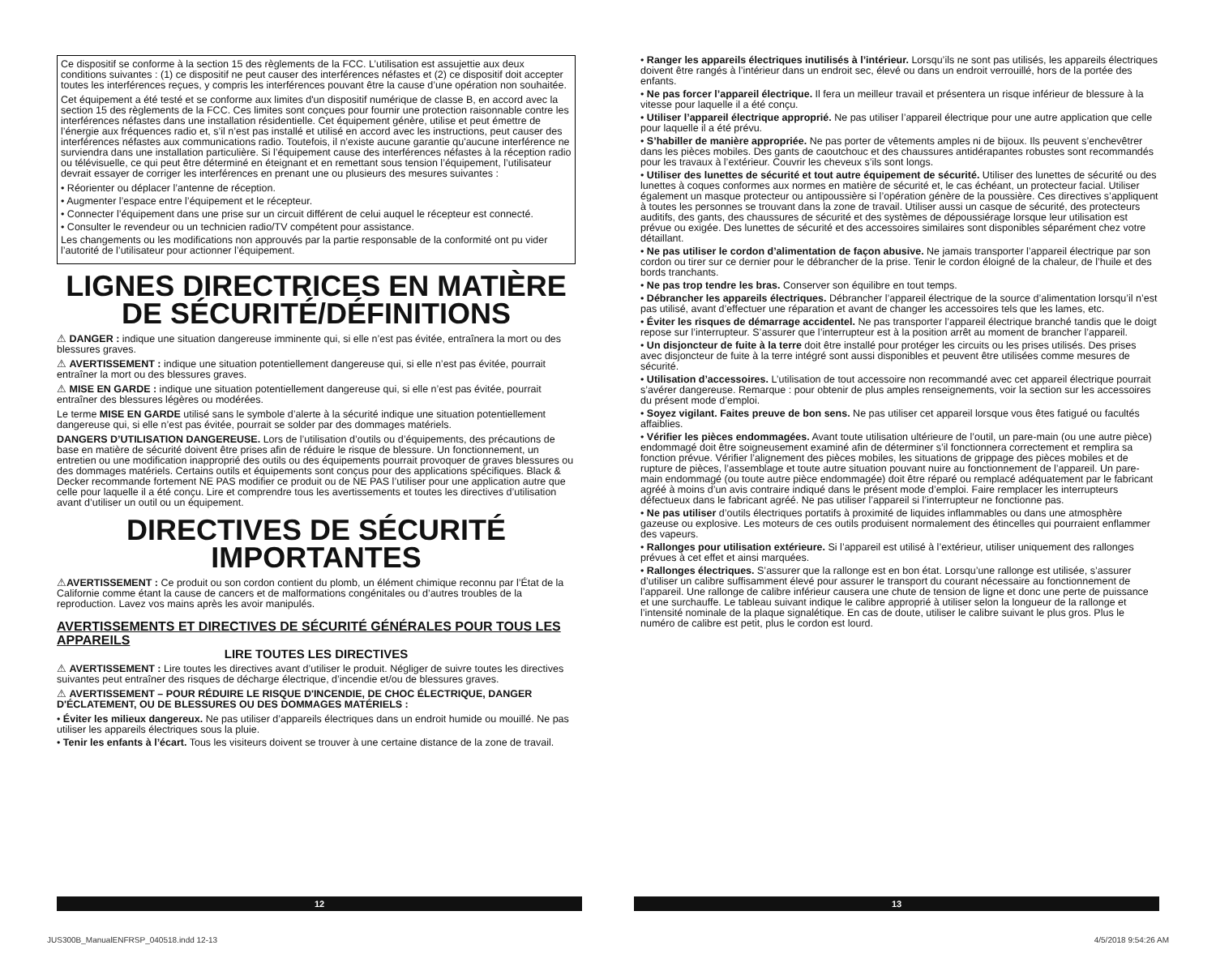Ce dispositif se conforme à la section 15 des règlements de la FCC. L’utilisation est assujettie aux deux conditions suivantes : (1) ce dispositif ne peut causer des interférences néfastes et (2) ce dispositif doit accepter toutes les interférences reçues, y compris les interférences pouvant être la cause d’une opération non souhaitée.
Cet équipement a été testé et se conforme aux limites d'un dispositif numérique de classe B, en accord avec la section 15 des règlements de la FCC. Ces limites sont conçues pour fournir une protection raisonnable contre les interférences néfastes dans une installation résidentielle. Cet équipement génère, utilise et peut émettre de l’énergie aux fréquences radio et, s’il n’est pas installé et utilisé en accord avec les instructions, peut causer des interférences néfastes aux communications radio. Toutefois, il n’existe aucune garantie qu'aucune interférence ne surviendra dans une installation particulière. Si l’équipement cause des interférences néfastes à la réception radio ou télévisuelle, ce qui peut être déterminé en éteignant et en remettant sous tension l’équipement, l’utilisateur devrait essayer de corriger les interférences en prenant une ou plusieurs des mesures suivantes :
• Réorienter ou déplacer l’antenne de réception.
• Augmenter l’espace entre l’équipement et le récepteur.
• Connecter l’équipement dans une prise sur un circuit différent de celui auquel le récepteur est connecté.
• Consulter le revendeur ou un technicien radio/TV compétent pour assistance.
Les changements ou les modifications non approuvés par la partie responsable de la conformité ont pu vider l’autorité de l’utilisateur pour actionner l’équipement.
LIGNES DIRECTRICES EN MATIÈRE DE SÉCURITÉ/DÉFINITIONS
⚠ DANGER : indique une situation dangereuse imminente qui, si elle n’est pas évitée, entraînera la mort ou des blessures graves.
⚠ AVERTISSEMENT : indique une situation potentiellement dangereuse qui, si elle n’est pas évitée, pourrait entraîner la mort ou des blessures graves.
⚠ MISE EN GARDE : indique une situation potentiellement dangereuse qui, si elle n’est pas évitée, pourrait entraîner des blessures légères ou modérées.
Le terme MISE EN GARDE utilisé sans le symbole d’alerte à la sécurité indique une situation potentiellement dangereuse qui, si elle n’est pas évitée, pourrait se solder par des dommages matériels.
DANGERS D’UTILISATION DANGEREUSE. Lors de l’utilisation d’outils ou d’équipements, des précautions de base en matière de sécurité doivent être prises afin de réduire le risque de blessure. Un fonctionnement, un entretien ou une modification inapproprié des outils ou des équipements pourrait provoquer de graves blessures ou des dommages matériels. Certains outils et équipements sont conçus pour des applications spécifiques. Black & Decker recommande fortement NE PAS modifier ce produit ou de NE PAS l’utiliser pour une application autre que celle pour laquelle il a été conçu. Lire et comprendre tous les avertissements et toutes les directives d’utilisation avant d’utiliser un outil ou un équipement.
DIRECTIVES DE SÉCURITÉ IMPORTANTES
⚠AVERTISSEMENT : Ce produit ou son cordon contient du plomb, un élément chimique reconnu par l’État de la Californie comme étant la cause de cancers et de malformations congénitales ou d’autres troubles de la reproduction. Lavez vos mains après les avoir manipulés.
AVERTISSEMENTS ET DIRECTIVES DE SÉCURITÉ GÉNÉRALES POUR TOUS LES APPAREILS
LIRE TOUTES LES DIRECTIVES
⚠ AVERTISSEMENT : Lire toutes les directives avant d’utiliser le produit. Négliger de suivre toutes les directives suivantes peut entraîner des risques de décharge électrique, d’incendie et/ou de blessures graves.
⚠ AVERTISSEMENT – POUR RÉDUIRE LE RISQUE D'INCENDIE, DE CHOC ÉLECTRIQUE, DANGER D'ÉCLATEMENT, OU DE BLESSURES OU DES DOMMAGES MATÉRIELS :
• Éviter les milieux dangereux. Ne pas utiliser d’appareils électriques dans un endroit humide ou mouillé. Ne pas utiliser les appareils électriques sous la pluie.
• Tenir les enfants à l’écart. Tous les visiteurs doivent se trouver à une certaine distance de la zone de travail.
• Ranger les appareils électriques inutilisés à l’intérieur. Lorsqu’ils ne sont pas utilisés, les appareils électriques doivent être rangés à l’intérieur dans un endroit sec, élevé ou dans un endroit verrouillé, hors de la portée des enfants.
• Ne pas forcer l’appareil électrique. Il fera un meilleur travail et présentera un risque inférieur de blessure à la vitesse pour laquelle il a été conçu.
• Utiliser l’appareil électrique approprié. Ne pas utiliser l’appareil électrique pour une autre application que celle pour laquelle il a été prévu.
• S’habiller de manière appropriée. Ne pas porter de vêtements amples ni de bijoux. Ils peuvent s’enchevêtrer dans les pièces mobiles. Des gants de caoutchouc et des chaussures antidérapantes robustes sont recommandés pour les travaux à l’extérieur. Couvrir les cheveux s’ils sont longs.
• Utiliser des lunettes de sécurité et tout autre équipement de sécurité. Utiliser des lunettes de sécurité ou des lunettes à coques conformes aux normes en matière de sécurité et, le cas échéant, un protecteur facial. Utiliser également un masque protecteur ou antipoussière si l’opération génère de la poussière. Ces directives s’appliquent à toutes les personnes se trouvant dans la zone de travail. Utiliser aussi un casque de sécurité, des protecteurs auditifs, des gants, des chaussures de sécurité et des systèmes de dépoussiérage lorsque leur utilisation est prévue ou exigée. Des lunettes de sécurité et des accessoires similaires sont disponibles séparément chez votre détaillant.
• Ne pas utiliser le cordon d’alimentation de façon abusive. Ne jamais transporter l’appareil électrique par son cordon ou tirer sur ce dernier pour le débrancher de la prise. Tenir le cordon éloigné de la chaleur, de l’huile et des bords tranchants.
• Ne pas trop tendre les bras. Conserver son équilibre en tout temps.
• Débrancher les appareils électriques. Débrancher l’appareil électrique de la source d’alimentation lorsqu’il n’est pas utilisé, avant d’effectuer une réparation et avant de changer les accessoires tels que les lames, etc.
• Éviter les risques de démarrage accidentel. Ne pas transporter l’appareil électrique branché tandis que le doigt repose sur l’interrupteur. S’assurer que l’interrupteur est à la position arrêt au moment de brancher l’appareil.
• Un disjoncteur de fuite à la terre doit être installé pour protéger les circuits ou les prises utilisés. Des prises avec disjoncteur de fuite à la terre intégré sont aussi disponibles et peuvent être utilisées comme mesures de sécurité.
• Utilisation d’accessoires. L’utilisation de tout accessoire non recommandé avec cet appareil électrique pourrait s’avérer dangereuse. Remarque : pour obtenir de plus amples renseignements, voir la section sur les accessoires du présent mode d’emploi.
• Soyez vigilant. Faites preuve de bon sens. Ne pas utiliser cet appareil lorsque vous êtes fatigué ou facultés affaiblies.
• Vérifier les pièces endommagées. Avant toute utilisation ultérieure de l’outil, un pare-main (ou une autre pièce) endommagé doit être soigneusement examiné afin de déterminer s’il fonctionnera correctement et remplira sa fonction prévue. Vérifier l’alignement des pièces mobiles, les situations de grippage des pièces mobiles et de rupture de pièces, l’assemblage et toute autre situation pouvant nuire au fonctionnement de l’appareil. Un pare-main endommagé (ou toute autre pièce endommagée) doit être réparé ou remplacé adéquatement par le fabricant agréé à moins d’un avis contraire indiqué dans le présent mode d’emploi. Faire remplacer les interrupteurs défectueux dans le fabricant agréé. Ne pas utiliser l’appareil si l’interrupteur ne fonctionne pas.
• Ne pas utiliser d’outils électriques portatifs à proximité de liquides inflammables ou dans une atmosphère gazeuse ou explosive. Les moteurs de ces outils produisent normalement des étincelles qui pourraient enflammer des vapeurs.
• Rallonges pour utilisation extérieure. Si l’appareil est utilisé à l’extérieur, utiliser uniquement des rallonges prévues à cet effet et ainsi marquées.
• Rallonges électriques. S’assurer que la rallonge est en bon état. Lorsqu’une rallonge est utilisée, s’assurer d’utiliser un calibre suffisamment élevé pour assurer le transport du courant nécessaire au fonctionnement de l’appareil. Une rallonge de calibre inférieur causera une chute de tension de ligne et donc une perte de puissance et une surchauffe. Le tableau suivant indique le calibre approprié à utiliser selon la longueur de la rallonge et l’intensité nominale de la plaque signalétique. En cas de doute, utiliser le calibre suivant le plus gros. Plus le numéro de calibre est petit, plus le cordon est lourd.
12 13
JUS300B_ManualENFRSP_040518.indd 12-13 4/5/2018 9:54:26 AM